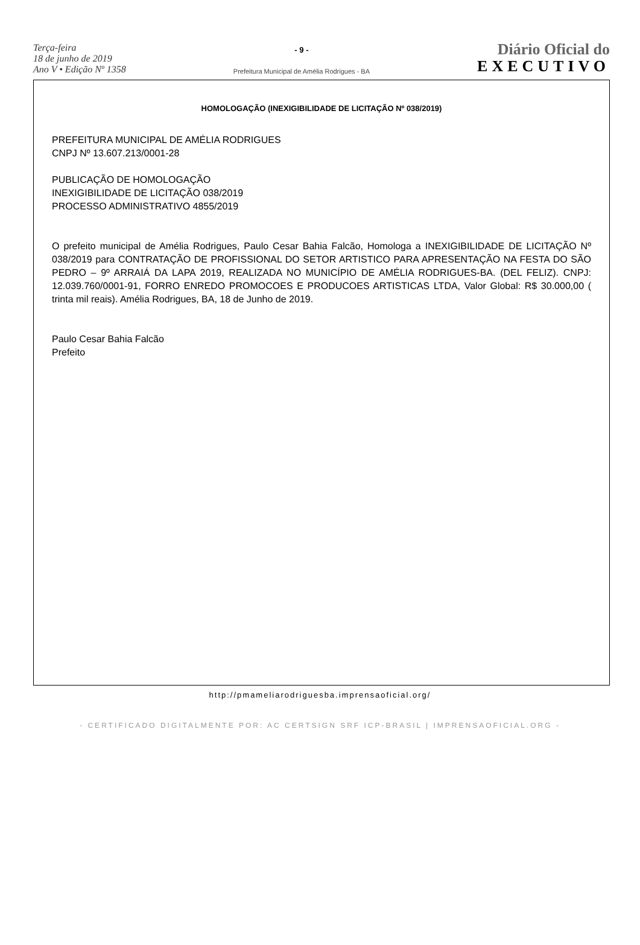Terça-feira
18 de junho de 2019
Ano V • Edição Nº 1358
- 9 -
Prefeitura Municipal de Amélia Rodrigues - BA
Diário Oficial do
EXECUTIVO
HOMOLOGAÇÃO (INEXIGIBILIDADE DE LICITAÇÃO Nº 038/2019)
PREFEITURA MUNICIPAL DE AMÉLIA RODRIGUES
CNPJ Nº 13.607.213/0001-28
PUBLICAÇÃO DE HOMOLOGAÇÃO
INEXIGIBILIDADE DE LICITAÇÃO 038/2019
PROCESSO ADMINISTRATIVO 4855/2019
O prefeito municipal de Amélia Rodrigues, Paulo Cesar Bahia Falcão, Homologa a INEXIGIBILIDADE DE LICITAÇÃO Nº 038/2019 para CONTRATAÇÃO DE PROFISSIONAL DO SETOR ARTISTICO PARA APRESENTAÇÃO NA FESTA DO SÃO PEDRO – 9º ARRAIÁ DA LAPA 2019, REALIZADA NO MUNICÍPIO DE AMÉLIA RODRIGUES-BA. (DEL FELIZ). CNPJ: 12.039.760/0001-91, FORRO ENREDO PROMOCOES E PRODUCOES ARTISTICAS LTDA, Valor Global: R$ 30.000,00 ( trinta mil reais). Amélia Rodrigues, BA, 18 de Junho de 2019.
Paulo Cesar Bahia Falcão
Prefeito
http://pmameliarodriguesba.imprensaoficial.org/
- CERTIFICADO DIGITALMENTE POR: AC CERTSIGN SRF ICP-BRASIL | IMPRENSAOFICIAL.ORG -